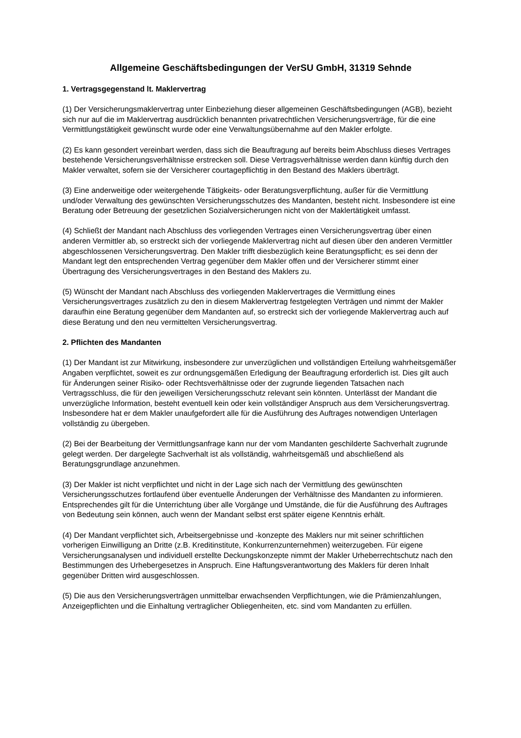Allgemeine Geschäftsbedingungen der VerSU GmbH, 31319 Sehnde
1. Vertragsgegenstand lt. Maklervertrag
(1) Der Versicherungsmaklervertrag unter Einbeziehung dieser allgemeinen Geschäftsbedingungen (AGB), bezieht sich nur auf die im Maklervertrag ausdrücklich benannten privatrechtlichen Versicherungsverträge, für die eine Vermittlungstätigkeit gewünscht wurde oder eine Verwaltungsübernahme auf den Makler erfolgte.
(2) Es kann gesondert vereinbart werden, dass sich die Beauftragung auf bereits beim Abschluss dieses Vertrages bestehende Versicherungsverhältnisse erstrecken soll. Diese Vertragsverhältnisse werden dann künftig durch den Makler verwaltet, sofern sie der Versicherer courtagepflichtig in den Bestand des Maklers überträgt.
(3) Eine anderweitige oder weitergehende Tätigkeits- oder Beratungsverpflichtung, außer für die Vermittlung und/oder Verwaltung des gewünschten Versicherungsschutzes des Mandanten, besteht nicht. Insbesondere ist eine Beratung oder Betreuung der gesetzlichen Sozialversicherungen nicht von der Maklertätigkeit umfasst.
(4) Schließt der Mandant nach Abschluss des vorliegenden Vertrages einen Versicherungsvertrag über einen anderen Vermittler ab, so erstreckt sich der vorliegende Maklervertrag nicht auf diesen über den anderen Vermittler abgeschlossenen Versicherungsvertrag. Den Makler trifft diesbezüglich keine Beratungspflicht; es sei denn der Mandant legt den entsprechenden Vertrag gegenüber dem Makler offen und der Versicherer stimmt einer Übertragung des Versicherungsvertrages in den Bestand des Maklers zu.
(5) Wünscht der Mandant nach Abschluss des vorliegenden Maklervertrages die Vermittlung eines Versicherungsvertrages zusätzlich zu den in diesem Maklervertrag festgelegten Verträgen und nimmt der Makler daraufhin eine Beratung gegenüber dem Mandanten auf, so erstreckt sich der vorliegende Maklervertrag auch auf diese Beratung und den neu vermittelten Versicherungsvertrag.
2. Pflichten des Mandanten
(1) Der Mandant ist zur Mitwirkung, insbesondere zur unverzüglichen und vollständigen Erteilung wahrheitsgemäßer Angaben verpflichtet, soweit es zur ordnungsgemäßen Erledigung der Beauftragung erforderlich ist. Dies gilt auch für Änderungen seiner Risiko- oder Rechtsverhältnisse oder der zugrunde liegenden Tatsachen nach Vertragsschluss, die für den jeweiligen Versicherungsschutz relevant sein könnten. Unterlässt der Mandant die unverzügliche Information, besteht eventuell kein oder kein vollständiger Anspruch aus dem Versicherungsvertrag. Insbesondere hat er dem Makler unaufgefordert alle für die Ausführung des Auftrages notwendigen Unterlagen vollständig zu übergeben.
(2) Bei der Bearbeitung der Vermittlungsanfrage kann nur der vom Mandanten geschilderte Sachverhalt zugrunde gelegt werden. Der dargelegte Sachverhalt ist als vollständig, wahrheitsgemäß und abschließend als Beratungsgrundlage anzunehmen.
(3) Der Makler ist nicht verpflichtet und nicht in der Lage sich nach der Vermittlung des gewünschten Versicherungsschutzes fortlaufend über eventuelle Änderungen der Verhältnisse des Mandanten zu informieren. Entsprechendes gilt für die Unterrichtung über alle Vorgänge und Umstände, die für die Ausführung des Auftrages von Bedeutung sein können, auch wenn der Mandant selbst erst später eigene Kenntnis erhält.
(4) Der Mandant verpflichtet sich, Arbeitsergebnisse und -konzepte des Maklers nur mit seiner schriftlichen vorherigen Einwilligung an Dritte (z.B. Kreditinstitute, Konkurrenzunternehmen) weiterzugeben. Für eigene Versicherungsanalysen und individuell erstellte Deckungskonzepte nimmt der Makler Urheberrechtschutz nach den Bestimmungen des Urhebergesetzes in Anspruch. Eine Haftungsverantwortung des Maklers für deren Inhalt gegenüber Dritten wird ausgeschlossen.
(5) Die aus den Versicherungsverträgen unmittelbar erwachsenden Verpflichtungen, wie die Prämienzahlungen, Anzeigepflichten und die Einhaltung vertraglicher Obliegenheiten, etc. sind vom Mandanten zu erfüllen.